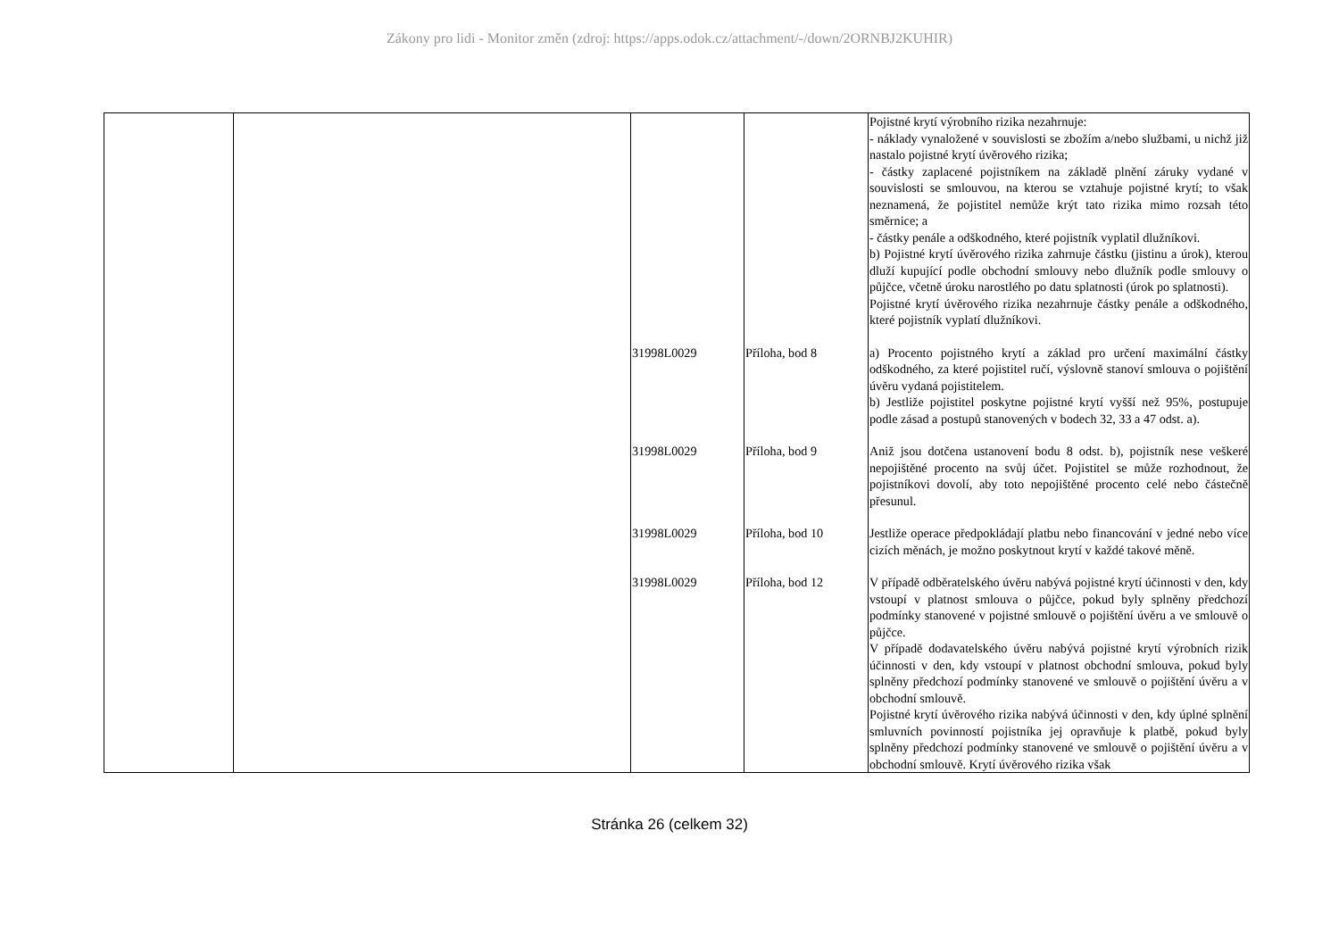Zákony pro lidi - Monitor změn (zdroj: https://apps.odok.cz/attachment/-/down/2ORNBJ2KUHIR)
| | | | | Pojistné krytí výrobního rizika nezahrnuje: - náklady vynaložené v souvislosti se zbožím a/nebo službami, u nichž již nastalo pojistné krytí úvěrového rizika; - částky zaplacené pojistníkem na základě plnění záruky vydané v souvislosti se smlouvou, na kterou se vztahuje pojistné krytí; to však neznamená, že pojistitel nemůže krýt tato rizika mimo rozsah této směrnice; a - částky penále a odškodného, které pojistník vyplatil dlužníkovi. b) Pojistné krytí úvěrového rizika zahrnuje částku (jistinu a úrok), kterou dluží kupující podle obchodní smlouvy nebo dlužník podle smlouvy o půjčce, včetně úroku narostlého po datu splatnosti (úrok po splatnosti). Pojistné krytí úvěrového rizika nezahrnuje částky penále a odškodného, které pojistník vyplatí dlužníkovi. |
| | | 31998L0029 | Příloha, bod 8 | a) Procento pojistného krytí a základ pro určení maximální částky odškodného, za které pojistitel ručí, výslovně stanoví smlouva o pojištění úvěru vydaná pojistitelem. b) Jestliže pojistitel poskytne pojistné krytí vyšší než 95%, postupuje podle zásad a postupů stanovených v bodech 32, 33 a 47 odst. a). |
| | | 31998L0029 | Příloha, bod 9 | Aniž jsou dotčena ustanovení bodu 8 odst. b), pojistník nese veškeré nepojištěné procento na svůj účet. Pojistitel se může rozhodnout, že pojistníkovi dovolí, aby toto nepojištěné procento celé nebo částečně přesunul. |
| | | 31998L0029 | Příloha, bod 10 | Jestliže operace předpokládají platbu nebo financování v jedné nebo více cizích měnách, je možno poskytnout krytí v každé takové měně. |
| | | 31998L0029 | Příloha, bod 12 | V případě odběratelského úvěru nabývá pojistné krytí účinnosti v den, kdy vstoupí v platnost smlouva o půjčce, pokud byly splněny předchozí podmínky stanovené v pojistné smlouvě o pojištění úvěru a ve smlouvě o půjčce. V případě dodavatelského úvěru nabývá pojistné krytí výrobních rizik účinnosti v den, kdy vstoupí v platnost obchodní smlouva, pokud byly splněny předchozí podmínky stanovené ve smlouvě o pojištění úvěru a v obchodní smlouvě. Pojistné krytí úvěrového rizika nabývá účinnosti v den, kdy úplné splnění smluvních povinností pojistníka jej opravňuje k platbě, pokud byly splněny předchozí podmínky stanovené ve smlouvě o pojištění úvěru a v obchodní smlouvě. Krytí úvěrového rizika však |
Stránka 26 (celkem 32)